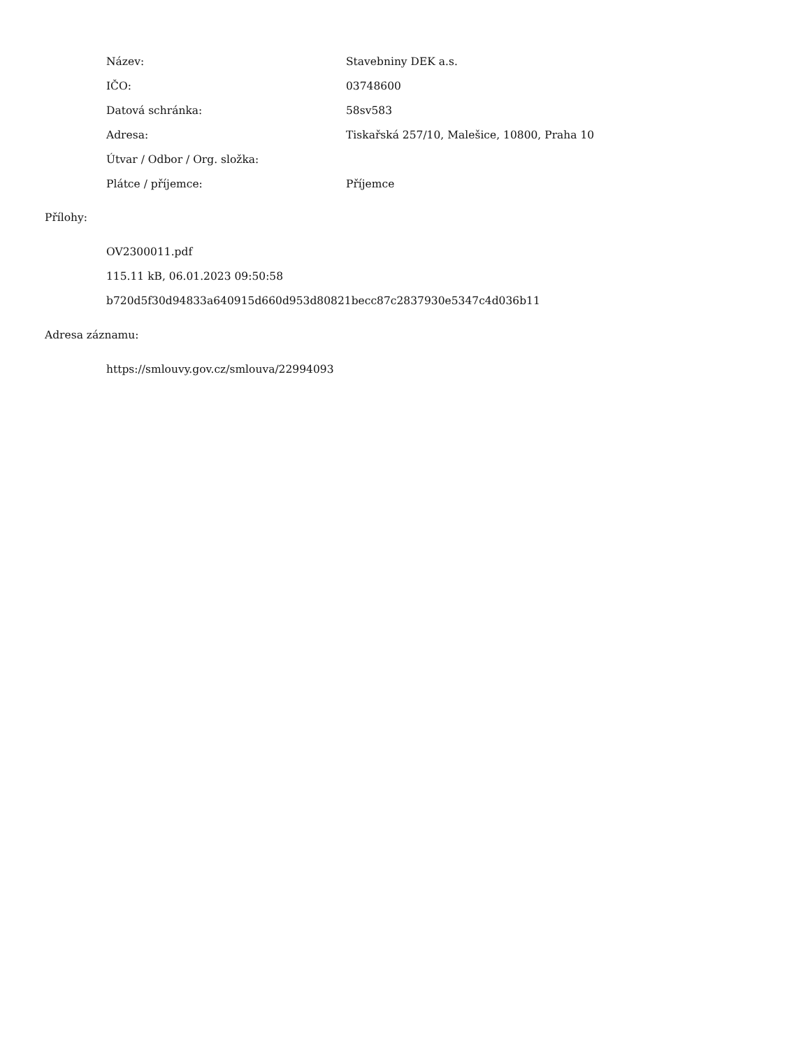| Název: | Stavebniny DEK a.s. |
| IČO: | 03748600 |
| Datová schránka: | 58sv583 |
| Adresa: | Tiskařská 257/10, Malešice, 10800, Praha 10 |
| Útvar / Odbor / Org. složka: | |
| Plátce / příjemce: | Příjemce |
Přílohy:
OV2300011.pdf
115.11 kB, 06.01.2023 09:50:58
b720d5f30d94833a640915d660d953d80821becc87c2837930e5347c4d036b11
Adresa záznamu:
https://smlouvy.gov.cz/smlouva/22994093